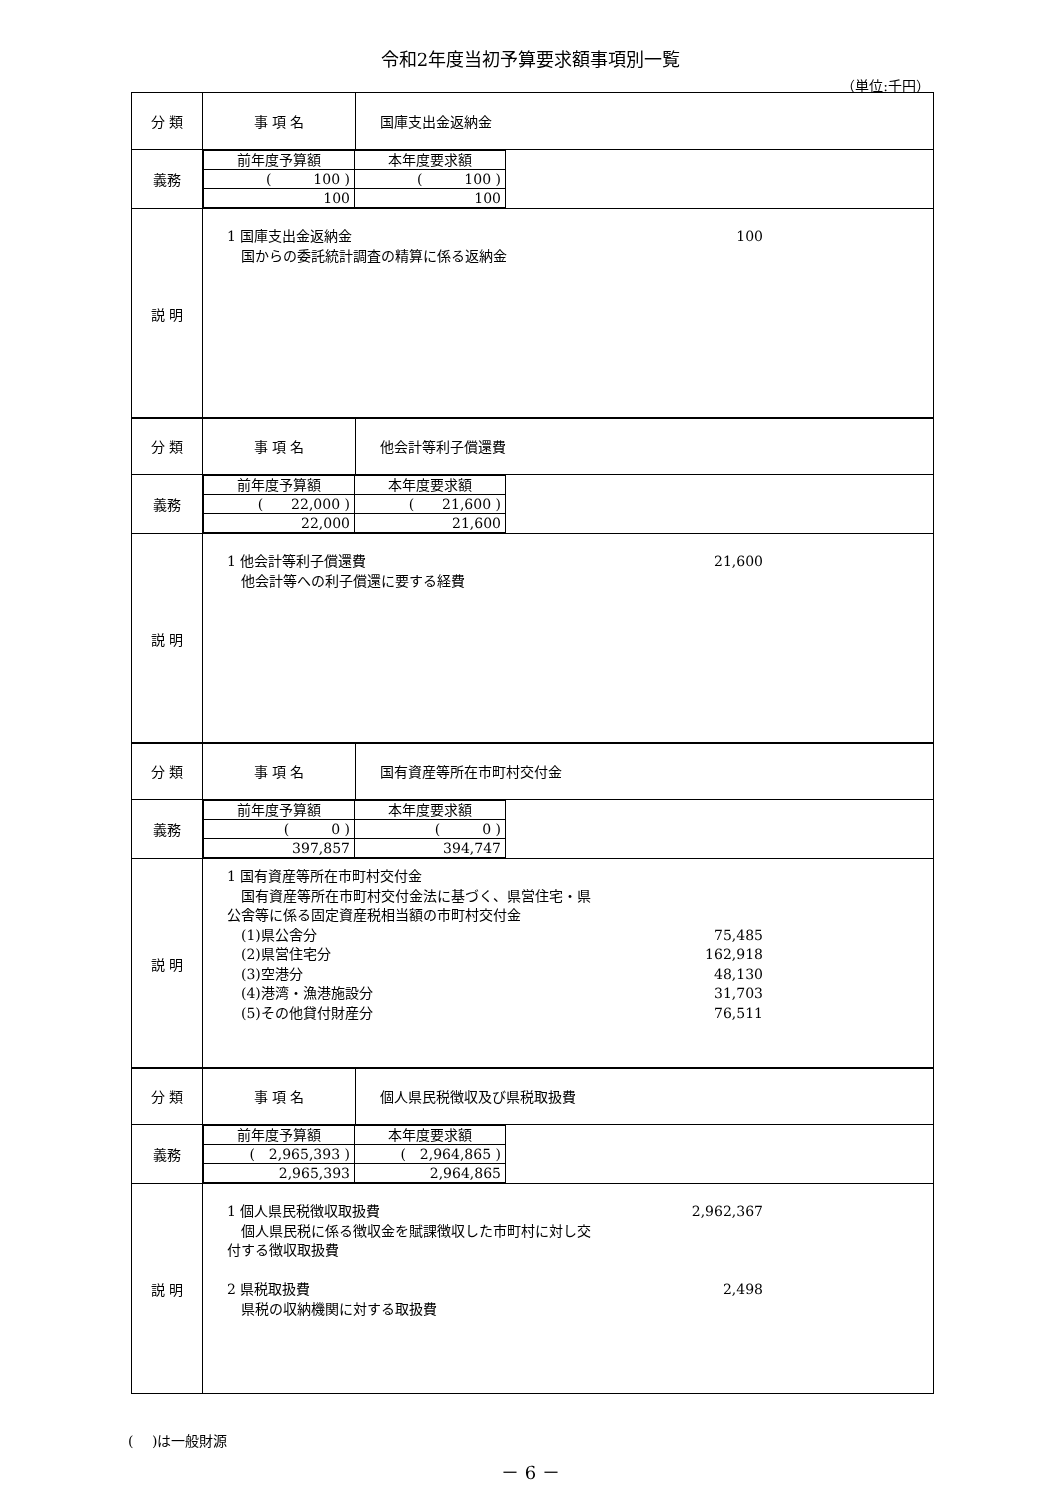令和2年度当初予算要求額事項別一覧
（単位:千円）
| 分 類 | 事 項 名 | 国庫支出金返納金 |
| 義務 | / 前年度予算額 / 本年度要求額 / / ( 100 ) / ( 100 ) / / 100 / 100 / | |
| 説 明 | 1 国庫支出金返納金 100 国からの委託統計調査の精算に係る返納金 | |
| 分 類 | 事 項 名 | 他会計等利子償還費 |
| 義務 | / 前年度予算額 / 本年度要求額 / / ( 22,000 ) / ( 21,600 ) / / 22,000 / 21,600 / | |
| 説 明 | 1 他会計等利子償還費 21,600 他会計等への利子償還に要する経費 | |
| 分 類 | 事 項 名 | 国有資産等所在市町村交付金 |
| 義務 | / 前年度予算額 / 本年度要求額 / / ( 0 ) / ( 0 ) / / 397,857 / 394,747 / | |
| 説 明 | 1 国有資産等所在市町村交付金 国有資産等所在市町村交付金法に基づく、県営住宅・県 公舎等に係る固定資産税相当額の市町村交付金 (1)県公舎分 75,485 (2)県営住宅分 162,918 (3)空港分 48,130 (4)港湾・漁港施設分 31,703 (5)その他貸付財産分 76,511 | |
| 分 類 | 事 項 名 | 個人県民税徴収及び県税取扱費 |
| 義務 | / 前年度予算額 / 本年度要求額 / / ( 2,965,393 ) / ( 2,964,865 ) / / 2,965,393 / 2,964,865 / | |
| 説 明 | 1 個人県民税徴収取扱費 2,962,367 個人県民税に係る徴収金を賦課徴収した市町村に対し交 付する徴収取扱費 2 県税取扱費 2,498 県税の収納機関に対する取扱費 | |
(　 )は一般財源
－ 6 －